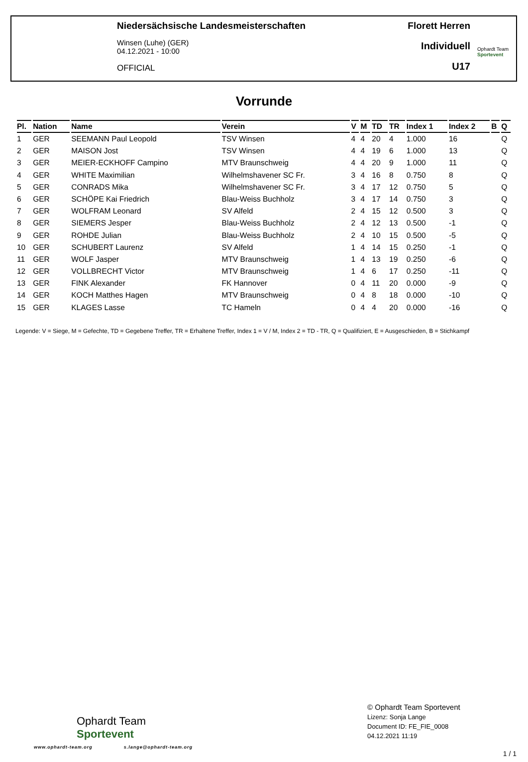Niedersächsische Landesmeisterschaften
Winsen (Luhe) (GER)
04.12.2021 - 10:00
OFFICIAL
Florett Herren
Individuell
U17
Ophardt Team
Sportevent
Vorrunde
| Pl. | Nation | Name | Verein | V | M | TD | TR | Index 1 | Index 2 | B | Q |
| --- | --- | --- | --- | --- | --- | --- | --- | --- | --- | --- | --- |
| 1 | GER | SEEMANN Paul Leopold | TSV Winsen | 4 | 4 | 20 | 4 | 1.000 | 16 | | Q |
| 2 | GER | MAISON Jost | TSV Winsen | 4 | 4 | 19 | 6 | 1.000 | 13 | | Q |
| 3 | GER | MEIER-ECKHOFF Campino | MTV Braunschweig | 4 | 4 | 20 | 9 | 1.000 | 11 | | Q |
| 4 | GER | WHITE Maximilian | Wilhelmshavener SC Fr. | 3 | 4 | 16 | 8 | 0.750 | 8 | | Q |
| 5 | GER | CONRADS Mika | Wilhelmshavener SC Fr. | 3 | 4 | 17 | 12 | 0.750 | 5 | | Q |
| 6 | GER | SCHÖPE Kai Friedrich | Blau-Weiss Buchholz | 3 | 4 | 17 | 14 | 0.750 | 3 | | Q |
| 7 | GER | WOLFRAM Leonard | SV Alfeld | 2 | 4 | 15 | 12 | 0.500 | 3 | | Q |
| 8 | GER | SIEMERS Jesper | Blau-Weiss Buchholz | 2 | 4 | 12 | 13 | 0.500 | -1 | | Q |
| 9 | GER | ROHDE Julian | Blau-Weiss Buchholz | 2 | 4 | 10 | 15 | 0.500 | -5 | | Q |
| 10 | GER | SCHUBERT Laurenz | SV Alfeld | 1 | 4 | 14 | 15 | 0.250 | -1 | | Q |
| 11 | GER | WOLF Jasper | MTV Braunschweig | 1 | 4 | 13 | 19 | 0.250 | -6 | | Q |
| 12 | GER | VOLLBRECHT Victor | MTV Braunschweig | 1 | 4 | 6 | 17 | 0.250 | -11 | | Q |
| 13 | GER | FINK Alexander | FK Hannover | 0 | 4 | 11 | 20 | 0.000 | -9 | | Q |
| 14 | GER | KOCH Matthes Hagen | MTV Braunschweig | 0 | 4 | 8 | 18 | 0.000 | -10 | | Q |
| 15 | GER | KLAGES Lasse | TC Hameln | 0 | 4 | 4 | 20 | 0.000 | -16 | | Q |
Legende: V = Siege, M = Gefechte, TD = Gegebene Treffer, TR = Erhaltene Treffer, Index 1 = V / M, Index 2 = TD - TR, Q = Qualifiziert, E = Ausgeschieden, B = Stichkampf
Ophardt Team
Sportevent
www.ophardt-team.org s.lange@ophardt-team.org
© Ophardt Team Sportevent
Lizenz: Sonja Lange
Document ID: FE_FIE_0008
04.12.2021 11:19
1 / 1